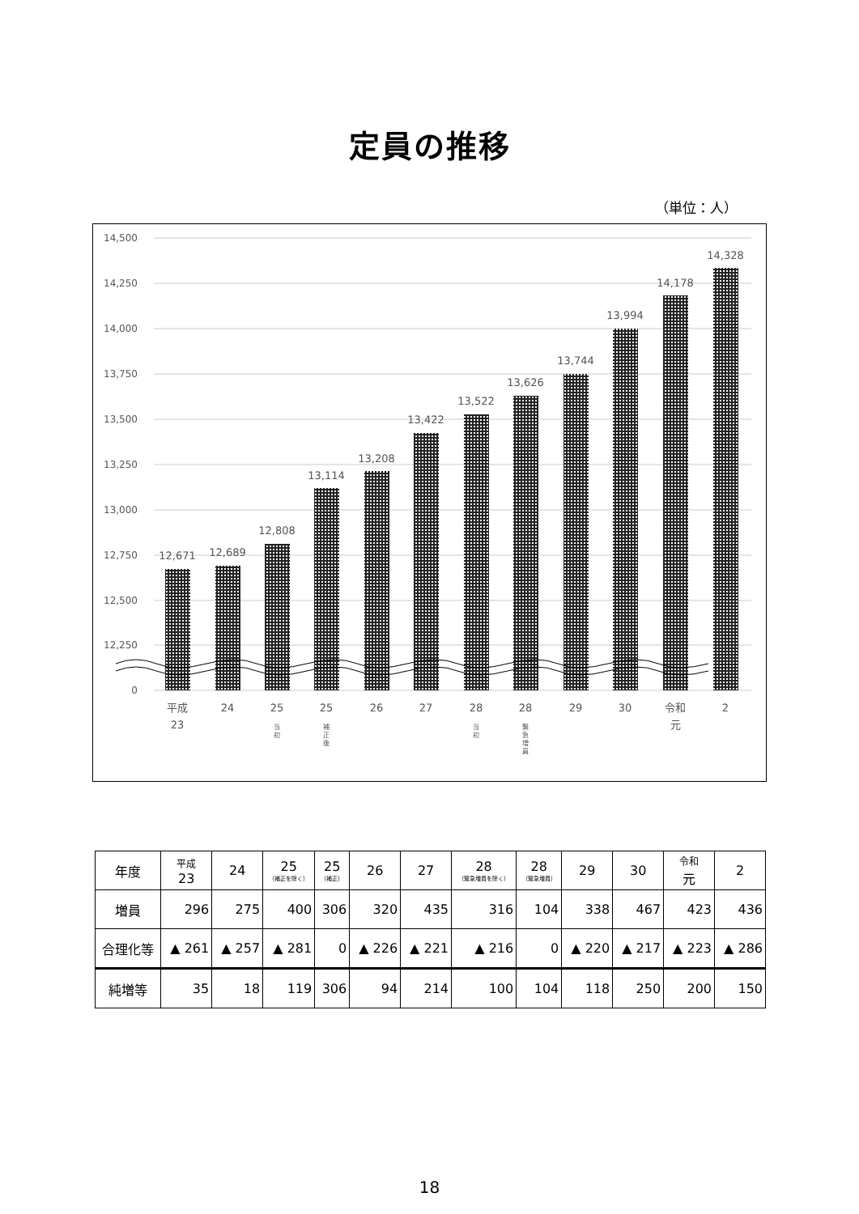定員の推移
（単位：人）
14,500
14,250
14,000
13,750
13,500
13,250
13,000
12,750
12,500
12,250
0
12,671
12,689
12,808
13,114
13,208
13,422
13,522
13,626
13,744
13,994
14,178
14,328
平成
23
24
25
25
26
27
28
28
29
30
令和
元
2
当
初
補
正
後
当
初
緊
急
増
員
| 年度 | 平成 23 | 24 | 25 （補正を除く） | 25 （補正） | 26 | 27 | 28 （緊急増員を除く） | 28 （緊急増員） | 29 | 30 | 令和 元 | 2 |
| --- | --- | --- | --- | --- | --- | --- | --- | --- | --- | --- | --- | --- |
| 増員 | 296 | 275 | 400 | 306 | 320 | 435 | 316 | 104 | 338 | 467 | 423 | 436 |
| 合理化等 | ▲ 261 | ▲ 257 | ▲ 281 | 0 | ▲ 226 | ▲ 221 | ▲ 216 | 0 | ▲ 220 | ▲ 217 | ▲ 223 | ▲ 286 |
| 純増等 | 35 | 18 | 119 | 306 | 94 | 214 | 100 | 104 | 118 | 250 | 200 | 150 |
18